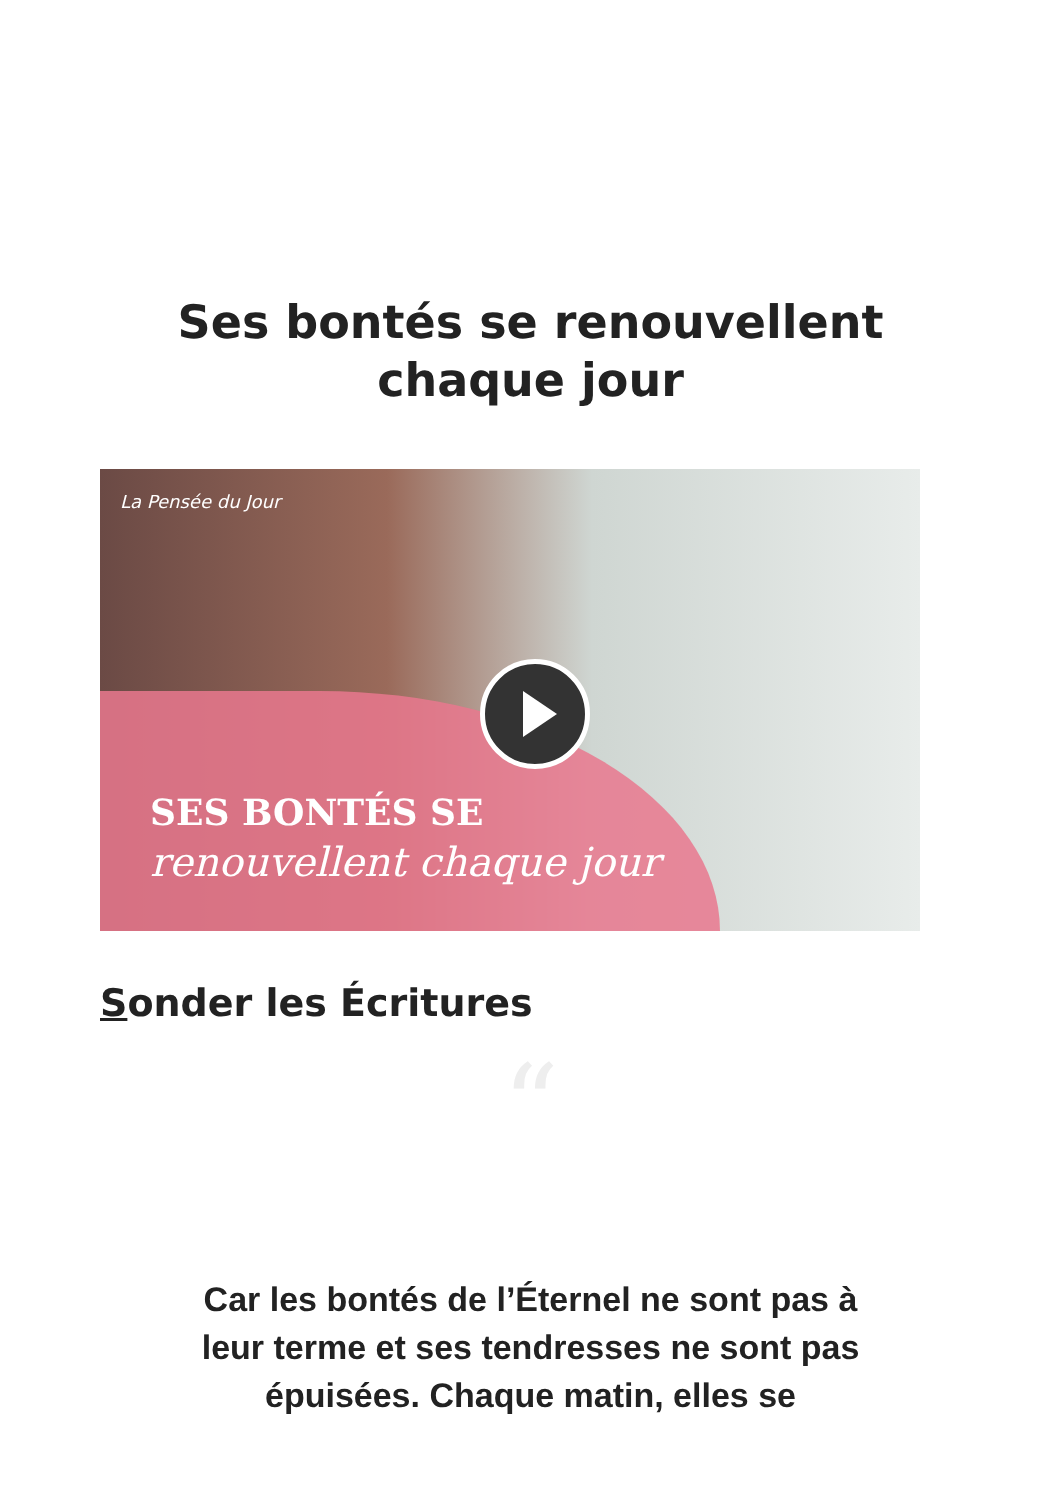Ses bontés se renouvellent
chaque jour
La Pensée du Jour
SES BONTÉS SE
renouvellent chaque jour
Sonder les Écritures
“
Car les bontés de l’Éternel ne sont pas à leur terme et ses tendresses ne sont pas épuisées. Chaque matin, elles se